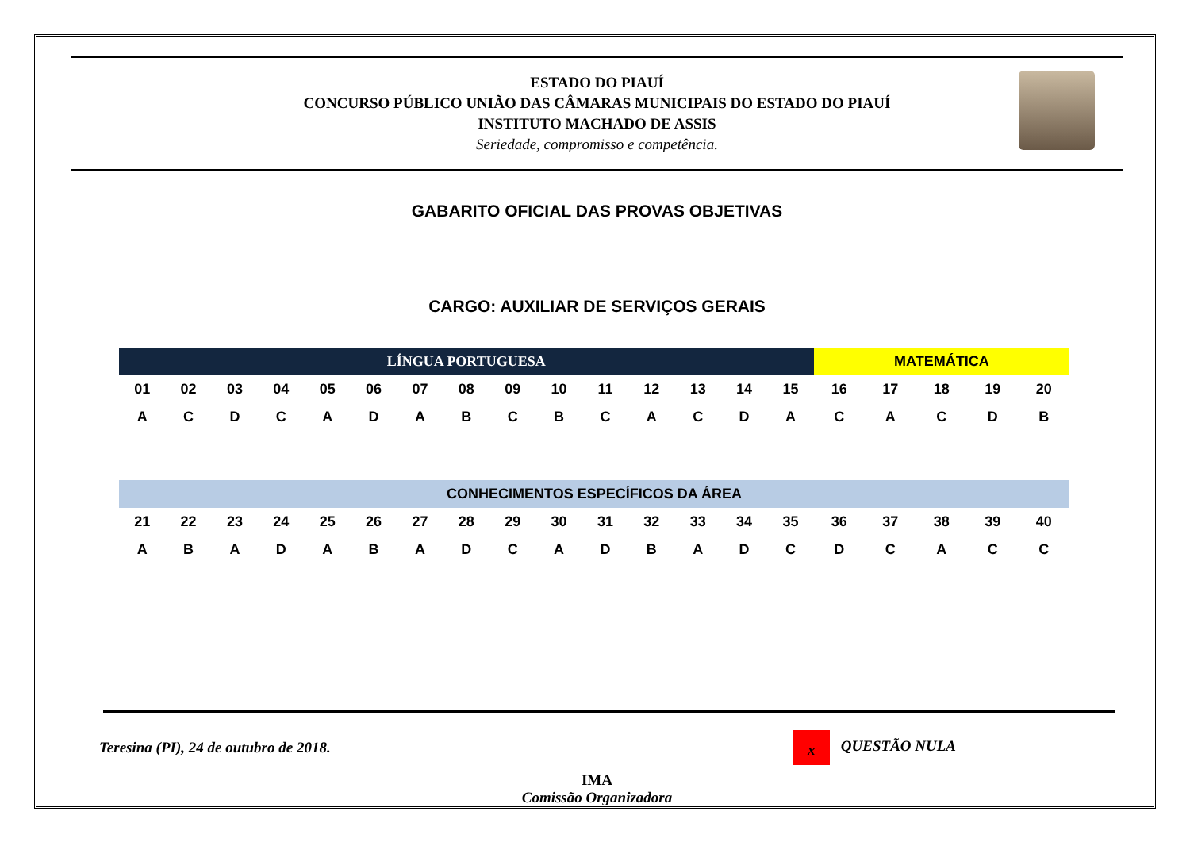ESTADO DO PIAUÍ
CONCURSO PÚBLICO UNIÃO DAS CÂMARAS MUNICIPAIS DO ESTADO DO PIAUÍ
INSTITUTO MACHADO DE ASSIS
Seriedade, compromisso e competência.
GABARITO OFICIAL DAS PROVAS OBJETIVAS
CARGO: AUXILIAR DE SERVIÇOS GERAIS
| LÍNGUA PORTUGUESA | | | | | | | | | | | | | | | MATEMÁTICA | | | | |
| --- | --- | --- | --- | --- | --- | --- | --- | --- | --- | --- | --- | --- | --- | --- | --- | --- | --- | --- | --- |
| 01 | 02 | 03 | 04 | 05 | 06 | 07 | 08 | 09 | 10 | 11 | 12 | 13 | 14 | 15 | 16 | 17 | 18 | 19 | 20 |
| A | C | D | C | A | D | A | B | C | B | C | A | C | D | A | C | A | C | D | B |
| CONHECIMENTOS ESPECÍFICOS DA ÁREA | | | | | | | | | | | | | | | | | | | |
| 21 | 22 | 23 | 24 | 25 | 26 | 27 | 28 | 29 | 30 | 31 | 32 | 33 | 34 | 35 | 36 | 37 | 38 | 39 | 40 |
| A | B | A | D | A | B | A | D | C | A | D | B | A | D | C | D | C | A | C | C |
Teresina (PI), 24 de outubro de 2018. x QUESTÃO NULA
IMA
Comissão Organizadora